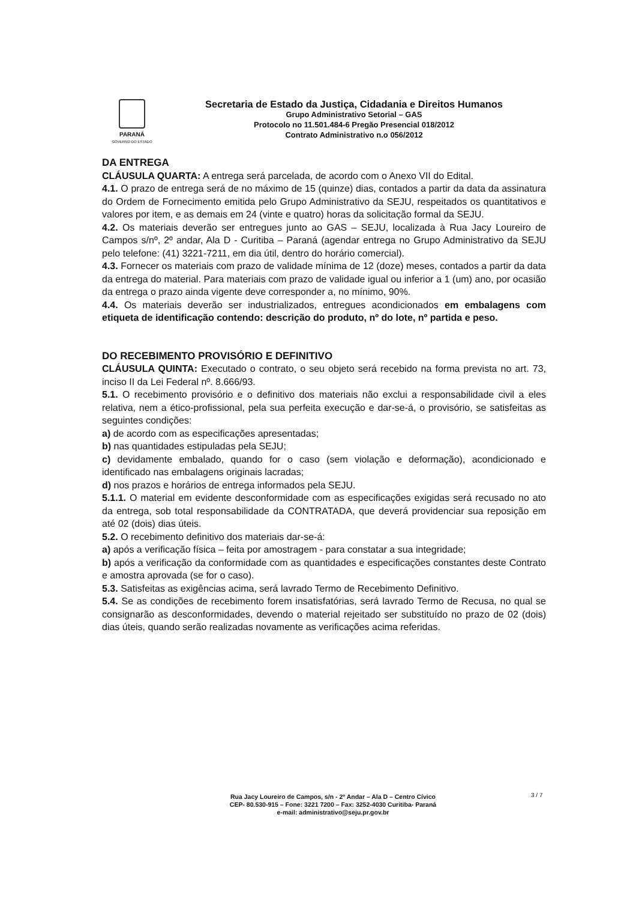PARANÁ
GOVERNO DO ESTADO
Secretaria de Estado da Justiça, Cidadania e Direitos Humanos
Grupo Administrativo Setorial – GAS
Protocolo no 11.501.484-6 Pregão Presencial 018/2012
Contrato Administrativo n.o 056/2012
DA ENTREGA
CLÁUSULA QUARTA: A entrega será parcelada, de acordo com o Anexo VII do Edital.
4.1. O prazo de entrega será de no máximo de 15 (quinze) dias, contados a partir da data da assinatura do Ordem de Fornecimento emitida pelo Grupo Administrativo da SEJU, respeitados os quantitativos e valores por item, e as demais em 24 (vinte e quatro) horas da solicitação formal da SEJU.
4.2. Os materiais deverão ser entregues junto ao GAS – SEJU, localizada à Rua Jacy Loureiro de Campos s/nº, 2º andar, Ala D - Curitiba – Paraná (agendar entrega no Grupo Administrativo da SEJU pelo telefone: (41) 3221-7211, em dia útil, dentro do horário comercial).
4.3. Fornecer os materiais com prazo de validade mínima de 12 (doze) meses, contados a partir da data da entrega do material. Para materiais com prazo de validade igual ou inferior a 1 (um) ano, por ocasião da entrega o prazo ainda vigente deve corresponder a, no mínimo, 90%.
4.4. Os materiais deverão ser industrializados, entregues acondicionados em embalagens com etiqueta de identificação contendo: descrição do produto, nº do lote, nº partida e peso.
DO RECEBIMENTO PROVISÓRIO E DEFINITIVO
CLÁUSULA QUINTA: Executado o contrato, o seu objeto será recebido na forma prevista no art. 73, inciso II da Lei Federal nº. 8.666/93.
5.1. O recebimento provisório e o definitivo dos materiais não exclui a responsabilidade civil a eles relativa, nem a ético-profissional, pela sua perfeita execução e dar-se-á, o provisório, se satisfeitas as seguintes condições:
a) de acordo com as especificações apresentadas;
b) nas quantidades estipuladas pela SEJU;
c) devidamente embalado, quando for o caso (sem violação e deformação), acondicionado e identificado nas embalagens originais lacradas;
d) nos prazos e horários de entrega informados pela SEJU.
5.1.1. O material em evidente desconformidade com as especificações exigidas será recusado no ato da entrega, sob total responsabilidade da CONTRATADA, que deverá providenciar sua reposição em até 02 (dois) dias úteis.
5.2. O recebimento definitivo dos materiais dar-se-á:
a) após a verificação física – feita por amostragem - para constatar a sua integridade;
b) após a verificação da conformidade com as quantidades e especificações constantes deste Contrato e amostra aprovada (se for o caso).
5.3. Satisfeitas as exigências acima, será lavrado Termo de Recebimento Definitivo.
5.4. Se as condições de recebimento forem insatisfatórias, será lavrado Termo de Recusa, no qual se consignarão as desconformidades, devendo o material rejeitado ser substituído no prazo de 02 (dois) dias úteis, quando serão realizadas novamente as verificações acima referidas.
Rua Jacy Loureiro de Campos, s/n - 2º Andar – Ala D – Centro Cívico
CEP- 80.530-915 – Fone: 3221 7200 – Fax: 3252-4030 Curitiba- Paraná
e-mail: administrativo@seju.pr.gov.br
3 / 7